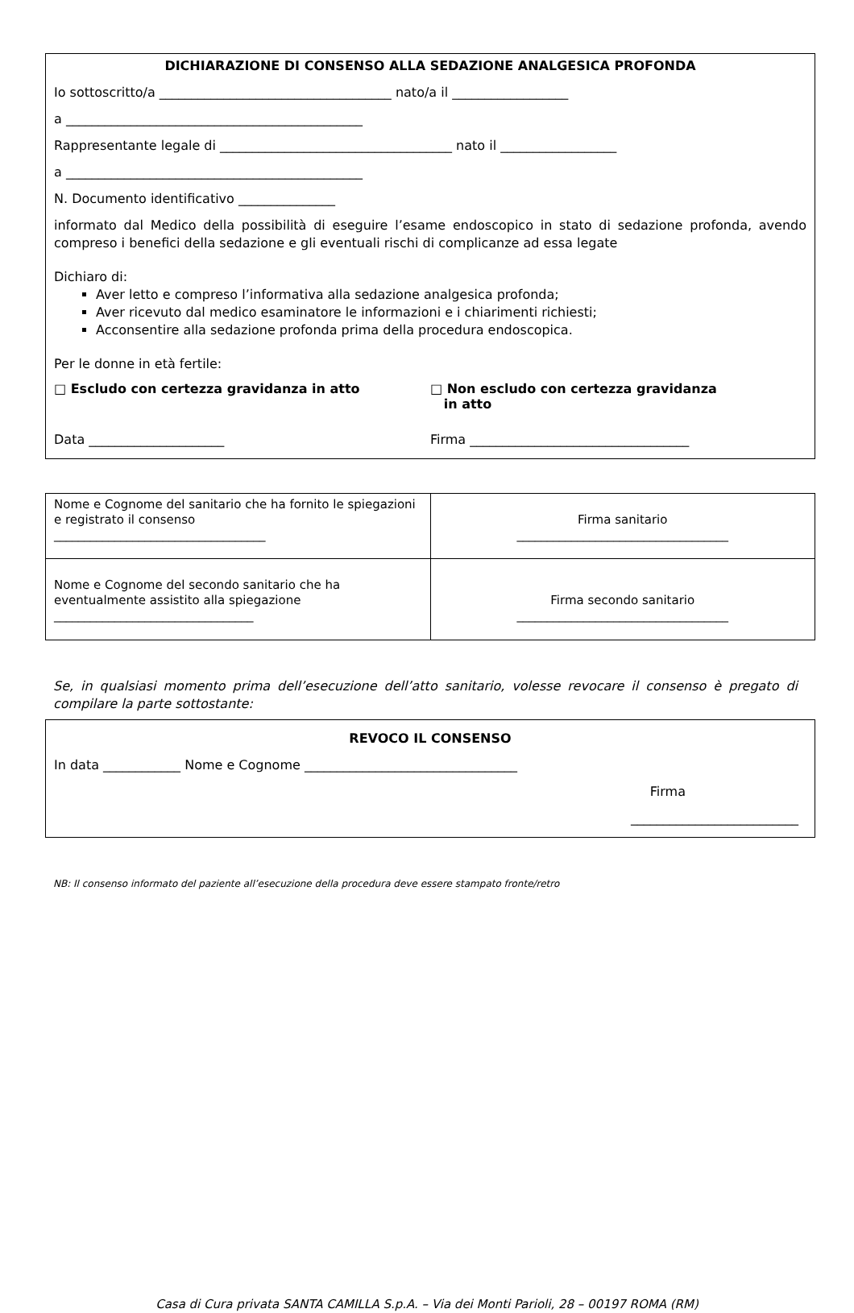DICHIARAZIONE DI CONSENSO ALLA SEDAZIONE ANALGESICA PROFONDA
Io sottoscritto/a ____________________________________ nato/a il __________________
a ______________________________________________
Rappresentante legale di ____________________________________ nato il __________________
a ______________________________________________
N. Documento identificativo _______________
informato dal Medico della possibilità di eseguire l’esame endoscopico in stato di sedazione profonda, avendo compreso i benefici della sedazione e gli eventuali rischi di complicanze ad essa legate
Dichiaro di:
Aver letto e compreso l’informativa alla sedazione analgesica profonda;
Aver ricevuto dal medico esaminatore le informazioni e i chiarimenti richiesti;
Acconsentire alla sedazione profonda prima della procedura endoscopica.
Per le donne in età fertile:
□ Escludo con certezza gravidanza in atto
□ Non escludo con certezza gravidanza
in atto
Data _____________________ Firma __________________________________
| Nome e Cognome del sanitario che ha fornito le spiegazioni e registrato il consenso ___________________________________ | Firma sanitario ___________________________________ |
| Nome e Cognome del secondo sanitario che ha eventualmente assistito alla spiegazione _________________________________ | Firma secondo sanitario ___________________________________ |
Se, in qualsiasi momento prima dell’esecuzione dell’atto sanitario, volesse revocare il consenso è pregato di compilare la parte sottostante:
REVOCO IL CONSENSO
In data ____________ Nome e Cognome _________________________________
Firma
__________________________
NB: Il consenso informato del paziente all’esecuzione della procedura deve essere stampato fronte/retro
Casa di Cura privata SANTA CAMILLA S.p.A. – Via dei Monti Parioli, 28 – 00197 ROMA (RM)